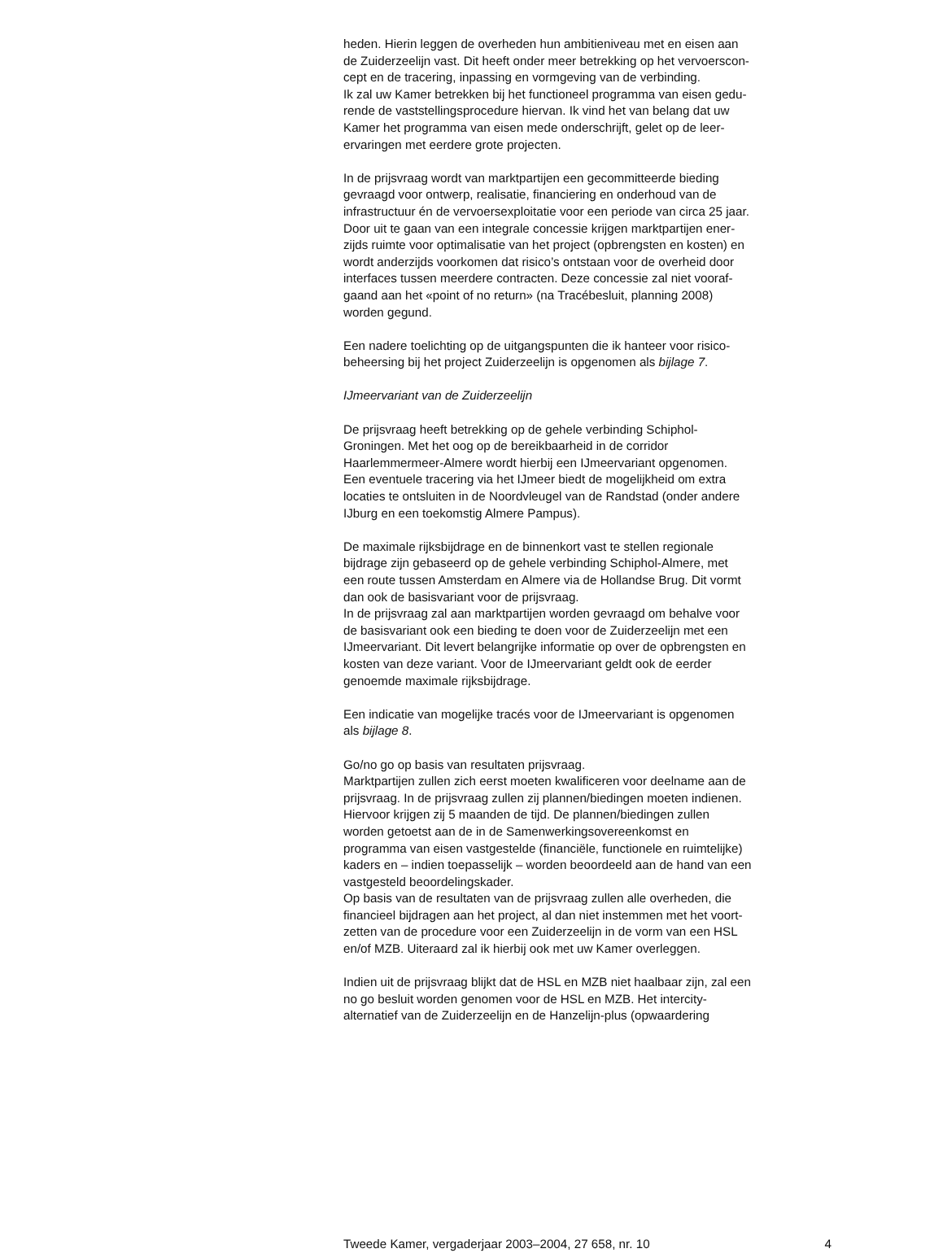heden. Hierin leggen de overheden hun ambitieniveau met en eisen aan de Zuiderzeelijn vast. Dit heeft onder meer betrekking op het vervoerscon- cept en de tracering, inpassing en vormgeving van de verbinding. Ik zal uw Kamer betrekken bij het functioneel programma van eisen gedu- rende de vaststellingsprocedure hiervan. Ik vind het van belang dat uw Kamer het programma van eisen mede onderschrijft, gelet op de leer- ervaringen met eerdere grote projecten.
In de prijsvraag wordt van marktpartijen een gecommitteerde bieding gevraagd voor ontwerp, realisatie, financiering en onderhoud van de infrastructuur én de vervoersexploitatie voor een periode van circa 25 jaar. Door uit te gaan van een integrale concessie krijgen marktpartijen ener- zijds ruimte voor optimalisatie van het project (opbrengsten en kosten) en wordt anderzijds voorkomen dat risico’s ontstaan voor de overheid door interfaces tussen meerdere contracten. Deze concessie zal niet vooraf- gaand aan het «point of no return» (na Tracébesluit, planning 2008) worden gegund.
Een nadere toelichting op de uitgangspunten die ik hanteer voor risico- beheersing bij het project Zuiderzeelijn is opgenomen als bijlage 7.
IJmeervariant van de Zuiderzeelijn
De prijsvraag heeft betrekking op de gehele verbinding Schiphol- Groningen. Met het oog op de bereikbaarheid in de corridor Haarlemmermeer-Almere wordt hierbij een IJmeervariant opgenomen. Een eventuele tracering via het IJmeer biedt de mogelijkheid om extra locaties te ontsluiten in de Noordvleugel van de Randstad (onder andere IJburg en een toekomstig Almere Pampus).
De maximale rijksbijdrage en de binnenkort vast te stellen regionale bijdrage zijn gebaseerd op de gehele verbinding Schiphol-Almere, met een route tussen Amsterdam en Almere via de Hollandse Brug. Dit vormt dan ook de basisvariant voor de prijsvraag. In de prijsvraag zal aan marktpartijen worden gevraagd om behalve voor de basisvariant ook een bieding te doen voor de Zuiderzeelijn met een IJmeervariant. Dit levert belangrijke informatie op over de opbrengsten en kosten van deze variant. Voor de IJmeervariant geldt ook de eerder genoemde maximale rijksbijdrage.
Een indicatie van mogelijke tracés voor de IJmeervariant is opgenomen als bijlage 8.
Go/no go op basis van resultaten prijsvraag. Marktpartijen zullen zich eerst moeten kwalificeren voor deelname aan de prijsvraag. In de prijsvraag zullen zij plannen/biedingen moeten indienen. Hiervoor krijgen zij 5 maanden de tijd. De plannen/biedingen zullen worden getoetst aan de in de Samenwerkingsovereenkomst en programma van eisen vastgestelde (financiële, functionele en ruimtelijke) kaders en – indien toepasselijk – worden beoordeeld aan de hand van een vastgesteld beoordelingskader. Op basis van de resultaten van de prijsvraag zullen alle overheden, die financieel bijdragen aan het project, al dan niet instemmen met het voort- zetten van de procedure voor een Zuiderzeelijn in de vorm van een HSL en/of MZB. Uiteraard zal ik hierbij ook met uw Kamer overleggen.
Indien uit de prijsvraag blijkt dat de HSL en MZB niet haalbaar zijn, zal een no go besluit worden genomen voor de HSL en MZB. Het intercity- alternatief van de Zuiderzeelijn en de Hanzelijn-plus (opwaardering
Tweede Kamer, vergaderjaar 2003–2004, 27 658, nr. 10 4